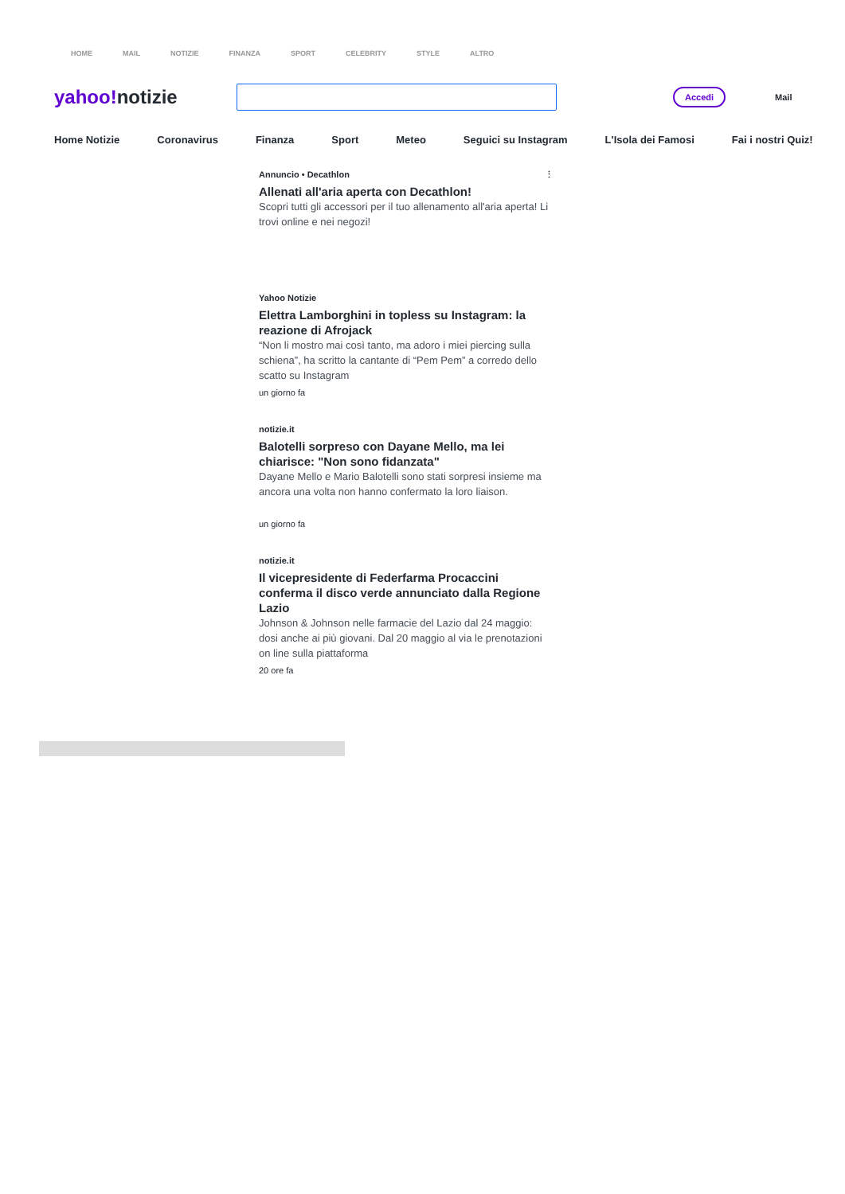HOME MAIL NOTIZIE FINANZA SPORT CELEBRITY STYLE ALTRO
yahoo!notizie
Accedi
Mail
Home Notizie Coronavirus Finanza Sport Meteo Seguici su Instagram L'Isola dei Famosi Fai i nostri Quiz!
Annuncio • Decathlon ⋮
Allenati all'aria aperta con Decathlon!
Scopri tutti gli accessori per il tuo allenamento all'aria aperta! Li trovi online e nei negozi!
Yahoo Notizie
Elettra Lamborghini in topless su Instagram: la reazione di Afrojack
“Non li mostro mai così tanto, ma adoro i miei piercing sulla schiena”, ha scritto la cantante di “Pem Pem” a corredo dello scatto su Instagram
un giorno fa
notizie.it
Balotelli sorpreso con Dayane Mello, ma lei chiarisce: "Non sono fidanzata"
Dayane Mello e Mario Balotelli sono stati sorpresi insieme ma ancora una volta non hanno confermato la loro liaison.
un giorno fa
notizie.it
Il vicepresidente di Federfarma Procaccini conferma il disco verde annunciato dalla Regione Lazio
Johnson & Johnson nelle farmacie del Lazio dal 24 maggio: dosi anche ai più giovani. Dal 20 maggio al via le prenotazioni on line sulla piattaforma
20 ore fa